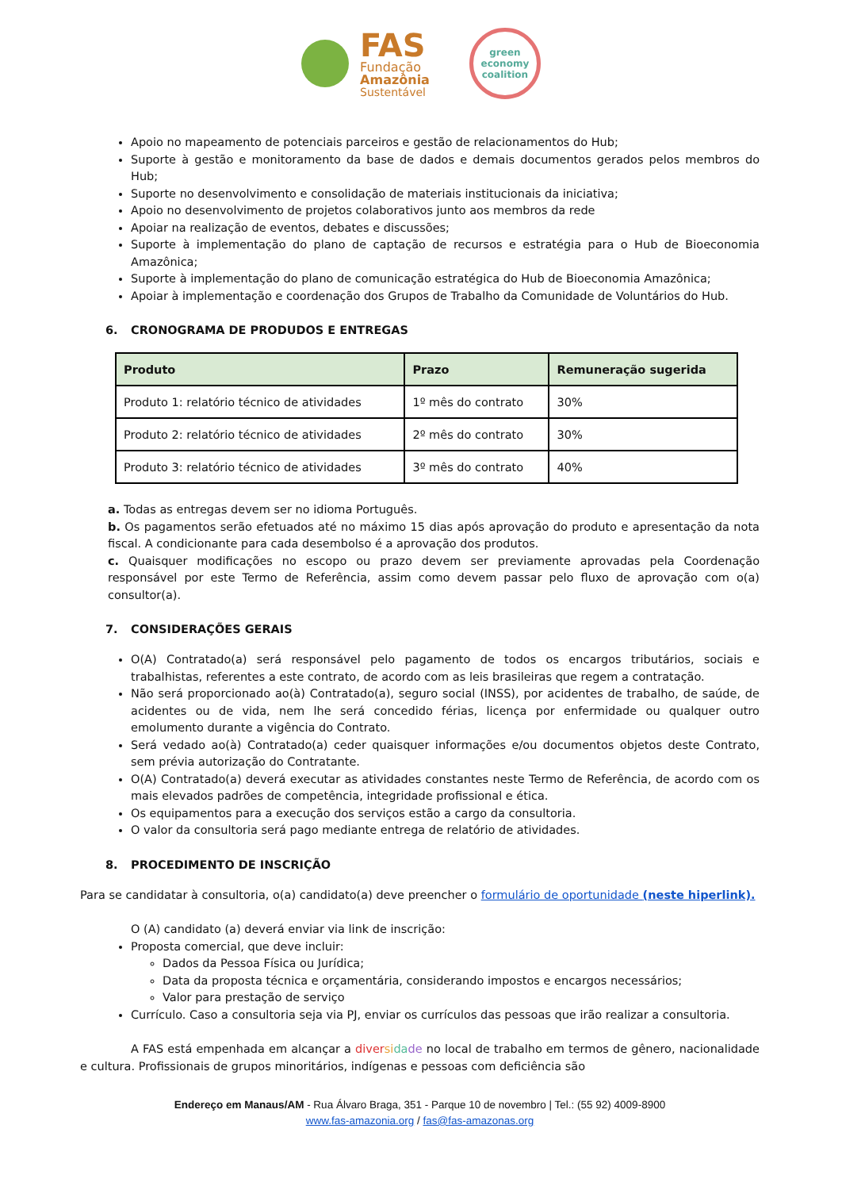FAS
Fundação
Amazônia
Sustentável
green economy coalition
Apoio no mapeamento de potenciais parceiros e gestão de relacionamentos do Hub;
Suporte à gestão e monitoramento da base de dados e demais documentos gerados pelos membros do Hub;
Suporte no desenvolvimento e consolidação de materiais institucionais da iniciativa;
Apoio no desenvolvimento de projetos colaborativos junto aos membros da rede
Apoiar na realização de eventos, debates e discussões;
Suporte à implementação do plano de captação de recursos e estratégia para o Hub de Bioeconomia Amazônica;
Suporte à implementação do plano de comunicação estratégica do Hub de Bioeconomia Amazônica;
Apoiar à implementação e coordenação dos Grupos de Trabalho da Comunidade de Voluntários do Hub.
6. CRONOGRAMA DE PRODUDOS E ENTREGAS
| Produto | Prazo | Remuneração sugerida |
| --- | --- | --- |
| Produto 1: relatório técnico de atividades | 1º mês do contrato | 30% |
| Produto 2: relatório técnico de atividades | 2º mês do contrato | 30% |
| Produto 3: relatório técnico de atividades | 3º mês do contrato | 40% |
a. Todas as entregas devem ser no idioma Português.
b. Os pagamentos serão efetuados até no máximo 15 dias após aprovação do produto e apresentação da nota fiscal. A condicionante para cada desembolso é a aprovação dos produtos.
c. Quaisquer modificações no escopo ou prazo devem ser previamente aprovadas pela Coordenação responsável por este Termo de Referência, assim como devem passar pelo fluxo de aprovação com o(a) consultor(a).
7. CONSIDERAÇÕES GERAIS
O(A) Contratado(a) será responsável pelo pagamento de todos os encargos tributários, sociais e trabalhistas, referentes a este contrato, de acordo com as leis brasileiras que regem a contratação.
Não será proporcionado ao(à) Contratado(a), seguro social (INSS), por acidentes de trabalho, de saúde, de acidentes ou de vida, nem lhe será concedido férias, licença por enfermidade ou qualquer outro emolumento durante a vigência do Contrato.
Será vedado ao(à) Contratado(a) ceder quaisquer informações e/ou documentos objetos deste Contrato, sem prévia autorização do Contratante.
O(A) Contratado(a) deverá executar as atividades constantes neste Termo de Referência, de acordo com os mais elevados padrões de competência, integridade profissional e ética.
Os equipamentos para a execução dos serviços estão a cargo da consultoria.
O valor da consultoria será pago mediante entrega de relatório de atividades.
8. PROCEDIMENTO DE INSCRIÇÃO
Para se candidatar à consultoria, o(a) candidato(a) deve preencher o formulário de oportunidade (neste hiperlink).
O (A) candidato (a) deverá enviar via link de inscrição:
Proposta comercial, que deve incluir:
Dados da Pessoa Física ou Jurídica;
Data da proposta técnica e orçamentária, considerando impostos e encargos necessários;
Valor para prestação de serviço
Currículo. Caso a consultoria seja via PJ, enviar os currículos das pessoas que irão realizar a consultoria.
A FAS está empenhada em alcançar a diver si da de no local de trabalho em termos de gênero, nacionalidade e cultura. Profissionais de grupos minoritários, indígenas e pessoas com deficiência são
Endereço em Manaus/AM - Rua Álvaro Braga, 351 - Parque 10 de novembro | Tel.: (55 92) 4009-8900
www.fas-amazonia.org / fas@fas-amazonas.org